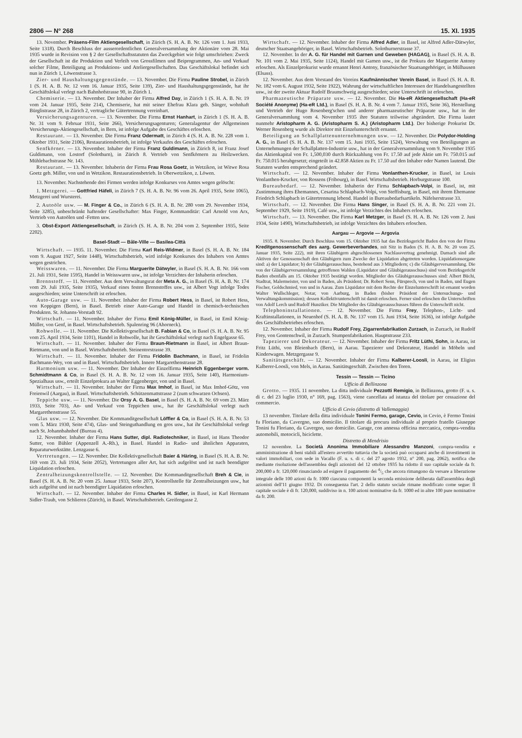2806 — N° 268 15. XI. 1935
13. November. Präsens-Film Aktiengesellschaft, in Zürich (S. H. A. B. Nr. 126 vom 1. Juni 1933, Seite 1318). Durch Beschluss der ausserordentlichen Generalversammlung der Aktionäre vom 28. Mai 1935 wurde in Revision von § 2 der Gesellschaftsstatuten das Zweckgebiet wie folgt umschrieben: Zweck der Gesellschaft ist die Produktion und Verleih von Grossfilmen und Beiprogrammen, An- und Verkauf solcher Filme, Beteiligung an Produktions- und Ateliergesellschaften. Das Geschäftslokal befindet sich nun in Zürich 1, Löwenstrasse 3.
Zier- und Haushaltungsgegenstände. — 13. November. Die Firma Pauline Strobel, in Zürich 1 (S. H. A. B. Nr. 12 vom 16. Januar 1935, Seite 139), Zier- und Haushaltungsgegenstände, hat ihr Geschäftslokal verlegt nach Bahnhofstrasse 90, in Zürich 1.
Chemiserie. — 13. November. Der Inhaber der Firma Alfred Day, in Zürich 1 (S. H. A. B. Nr. 19 vom 24. Januar 1935, Seite 214), Chemiserie, hat mit seiner Ehefrau Klara geb. Sänger, wohnhaft Bürglistrasse 28, in Zürich 2, vertragliche Gütertrennung vereinbart.
Versicherungsagenturen. — 13. November. Die Firma Ernst Hanhart, in Zürich 1 (S. H. A. B. Nr. 31 vom 9. Februar 1931, Seite 266), Versicherungsagenturen; Generalagentur der Allgemeinen Versicherungs-Aktiengesellschaft, in Bern, ist infolge Aufgabe des Geschäftes erloschen.
Restaurant. — 13. November. Die Firma Franz Odermatt, in Zürich 4 (S. H. A. B. Nr. 228 vom 1. Oktober 1931, Seite 2106), Restaurationsbetrieb, ist infolge Verkaufes des Geschäftes erloschen.
Senfkörner. — 13. November. Inhaber der Firma Franz Guldimann, in Zürich 8, ist Franz Josef Guldimann, von Lostorf (Solothurn), in Zürich 8. Vertrieb von Senfkörnern zu Heilzwecken. Mühlebachstrasse Nr. 143.
Restaurant. — 13. November. Inhaberin der Firma Frau Rosa Goetz, in Wetzikon, ist Witwe Rosa Goetz geb. Miller, von und in Wetzikon. Restaurationsbetrieb. In Oberwetzikon, z. Löwen.
13. November. Nachstehende drei Firmen werden infolge Konkurses von Amtes wegen gelöscht:
1. Metzgerei. — Gottfried Häfeli, in Zürich 7 (S. H. A. B. Nr. 96 vom 26. April 1935, Seite 1065), Metzgerei und Wursterei.
2. Autoöle usw. — M. Finger & Co., in Zürich 6 (S. H. A. B. Nr. 280 vom 29. November 1934, Seite 3285), unbeschränkt haftender Gesellschafter: Max Finger, Kommanditär: Carl Arnold von Arx, Vertrieb von Autoölen und -Fetten usw.
3. Obst-Export Aktiengesellschaft, in Zürich (S. H. A. B. Nr. 204 vom 2. September 1935, Seite 2202).
Basel-Stadt — Bâle-Ville — Basilea-Città
Wirtschaft. — 1935. 11. November. Die Firma Karl Reis-Widmer, in Basel (S. H. A. B. Nr. 184 vom 9. August 1927, Seite 1448), Wirtschaftsbetrieb, wird infolge Konkurses des Inhabers von Amtes wegen gestrichen.
Weisswaren. — 11. November. Die Firma Marguerite Dätwyler, in Basel (S. H. A. B. Nr. 166 vom 21. Juli 1931, Seite 1595), Handel in Weisswaren usw., ist infolge Verzichtes der Inhaberin erloschen.
Brennstoff. — 11. November. Aus dem Verwaltungsrat der Meta A. G., in Basel (S. H. A. B. Nr. 174 vom 29. Juli 1935, Seite 1935), Verkauf eines festen Brennstoffes usw., ist Albert Vogt infolge Todes ausgeschieden; seine Unterschrift ist erloschen.
Auto-Garage usw. — 11. November. Inhaber der Firma Robert Hess, in Basel, ist Robert Hess, von Koppigen (Bern), in Basel. Betrieb einer Auto-Garage und Handel in chemisch-technischen Produkten. St. Johanns-Vorstadt 92.
Wirtschaft. — 11. November. Inhaber der Firma Emil König-Müller, in Basel, ist Emil König-Müller, von Genf, in Basel. Wirtschaftsbetrieb. Spalenring 96 (Ahorneck).
Rohwolle. — 11. November. Die Kollektivgesellschaft B. Fabian & Co, in Basel (S. H. A. B. Nr. 95 vom 25. April 1934, Seite 1101), Handel in Rohwolle, hat ihr Geschäftslokal verlegt nach Engelgasse 65.
Wirtschaft. — 11. November. Inhaber der Firma Braun-Rietmann in Basel, ist Albert Braun-Rietmann, von und in Basel. Wirtschaftsbetrieb. Steinentorstrasse 39.
Wirtschaft. — 11. November. Inhaber der Firma Fridolin Bachmann, in Basel, ist Fridolin Bachmann-Wey, von und in Basel. Wirtschaftsbetrieb. Innere Margarethenstrasse 28.
Harmonium usw. — 11. November. Der Inhaber der Einzelfirma Heinrich Eggenberger vorm. Schmidtmann & Co, in Basel (S. H. A. B. Nr. 12 vom 16. Januar 1935, Seite 140), Harmonium-Spezialhaus usw., erteilt Einzelprokura an Walter Eggenberger, von und in Basel.
Wirtschaft. — 11. November. Inhaber der Firma Max Imhof, in Basel, ist Max Imhof-Götz, von Freienwil (Aargau), in Basel. Wirtschaftsbetrieb. Schützenmattstrasse 2 (zum schwarzen Ochsen).
Teppiche usw. — 11. November. Die Orsy A. G. Basel, in Basel (S. H. A. B. Nr. 69 vom 23. März 1933, Seite 703), An- und Verkauf von Teppichen usw., hat ihr Geschäftslokal verlegt nach Margarethenstrasse 55.
Glas usw. — 12. November. Die Kommanditgesellschaft Löffler & Co, in Basel (S. H. A. B. Nr. 53 vom 5. März 1930, Seite 474), Glas- und Steinguthandlung en gros usw., hat ihr Geschäftslokal verlegt nach St. Johannbahnhof (Bureau 4).
12. November. Inhaber der Firma Hans Sutter, dipl. Radiotechniker, in Basel, ist Hans Theodor Sutter, von Bühler (Appenzell A.-Rh.), in Basel. Handel in Radio- und ähnlichen Apparaten, Reparaturwerkstätte. Lenzgasse 6.
Vertretungen. — 12. November. Die Kollektivgesellschaft Baier & Häring, in Basel (S. H. A. B. Nr. 169 vom 23. Juli 1934, Seite 2052), Vertretungen aller Art, hat sich aufgelöst und ist nach beendigter Liquidation erloschen.
Zentralheizungskontrollstelle. — 12. November. Die Kommanditgesellschaft Breh & Cie, in Basel (S. H. A. B. Nr. 20 vom 25. Januar 1933, Seite 207), Kontrollstelle für Zentralheizungen usw., hat sich aufgelöst und ist nach beendigter Liquidation erloschen.
Wirtschaft. — 12. November. Inhaber der Firma Charles H. Sidler, in Basel, ist Karl Hermann Sidler-Traub, von Schlieren (Zürich), in Basel. Wirtschaftsbetrieb. Greifengasse 2.
Wirtschaft. — 12. November. Inhaber der Firma Alfred Adler, in Basel, ist Alfred Adler-Dätwyler, deutscher Staatsangehöriger, in Basel. Wirtschaftsbetrieb. Solothurnerstrasse 37.
12. November. In der A. G. für Handel mit Garnen und Geweben (HAGAG), in Basel (S. H. A. B. Nr. 101 vom 2. Mai 1935, Seite 1124), Handel mit Garnen usw., ist die Prokura der Marguerite Antony erloschen. Als Einzelprokurist wurde ernannt Henri Antony, französischer Staatsangehöriger, in Mülhausen (Elsass).
12. November. Aus dem Vorstand des Vereins Kaufmännischer Verein Basel, in Basel (S. H. A. B. Nr. 182 vom 6. August 1932, Seite 1922), Wahrung der wirtschaftlichen Interessen der Handelsangestellten usw., ist der zweite Aktuar Rudolf Braunschweig ausgeschieden; seine Unterschrift ist erloschen.
Pharmazeutische Präparate usw. — 12. November. Die Ha-eR Aktiengesellschaft (Ha-eR Société Anonyme) (Ha-eR Ltd.), in Basel (S. H. A. B. Nr. 4 vom 7. Januar 1935, Seite 36), Herstellung und Vertrieb der Hugo Rosenberg'schen und anderer pharmazeutischer Präparate usw., hat in der Generalversammlung vom 4. November 1935 ihre Statuten teilweise abgeändert. Die Firma lautet nunmehr Aristopharm A. G. (Aristopharm S. A.) (Aristopharm Ltd.). Der bisherige Prokurist Dr. Werner Rosenberg wurde als Direktor mit Einzelunterschrift ernannt.
Beteiligung an Schallplattenunternehmungen usw. — 12. November. Die Polydor-Holding A. G., in Basel (S. H. A. B. Nr. 137 vom 15. Juni 1935, Seite 1524), Verwaltung von Beteiligungen an Unternehmungen der Schallplatten-Industrie usw., hat in der Generalversammlung vom 9. November 1935 das Aktienkapital von Fr. 1,500,030 durch Rückzahlung von Fr. 17.50 auf jede Aktie um Fr. 750.015 auf Fr. 750.015 herabgesetzt; eingeteilt in 42.858 Aktien zu Fr. 17.50 auf den Inhaber oder Namen lautend. Die Statuten wurden entsprechend geändert.
Wirtschaft. — 12. November. Inhaber der Firma Vonlanthen-Krucker, in Basel, ist Louis Vonlanthen-Krucker, von Rossens (Fribourg), in Basel. Wirtschaftsbetrieb. Horburgstrasse 100.
Bureaubedarf. — 12. November. Inhaberin der Firma Schlapbach-Volpi, in Basel, ist, mit Zustimmung ihres Ehemannes, Cesarina Schlapbach-Volpi, von Steffisburg, in Basel, mit ihrem Ehemanne Friedrich Schlapbach in Gütertrennung lebend. Handel in Bureaubedarfsartikeln. Näfelserstrasse 33.
Wirtschaft. — 12. November. Die Firma Hans Singer, in Basel (S. H. A. B. Nr. 221 vom 21. September 1929, Seite 1919), Café usw., ist infolge Verzichtes des Inhabers erloschen.
Wirtschaft. — 13. November. Die Firma Karl Metzger, in Basel (S. H. A. B. Nr. 126 vom 2. Juni 1934, Seite 1490), Wirtschaftsbetrieb, ist infolge Verzichtes des Inhabers erloschen.
Aargau — Argovie — Argovia
1935. 8. November. Durch Beschluss vom 15. Oktober 1935 hat das Bezirksgericht Baden den von der Firma Kreditgenossenschaft des aarg. Gewerbeverbandes, mit Sitz in Baden (S. H. A. B. Nr. 20 vom 25. Januar 1935, Seite 222), mit ihren Gläubigern abgeschlossenen Nachlassvertrag genehmigt. Darnach sind alle Aktiven der Genossenschaft den Gläubigern zum Zwecke der Liquidation abgetreten worden. Liquidationsorgane sind: a) der Liquidator; b) der Gläubigerausschuss, bestehend aus 3 Mitgliedern; c) die Gläubigerversammlung. Die von der Gläubigerversammlung getroffenen Wahlen (Liquidator und Gläubigerausschuss) sind vom Bezirksgericht Baden ebenfalls am 15. Oktober 1935 bestätigt worden. Mitglieder des Gläubigerausschusses sind: Albert Büchi, Stadtrat, Malermeister, von und in Baden, als Präsident; Dr. Robert Senn, Fürsprech, von und in Baden, und Eugen Fischer, Goldschmied, von und in Aarau. Zum Liquidator mit dem Rechte der Einzelunterschrift ist ernannt worden Walter Wullschleger, Notar, von Aarburg, in Baden (bisher Präsident der Untersuchungs- und Verwaltungskommission); dessen Kollektivunterschrift ist damit erloschen. Ferner sind erloschen die Unterschriften von Adolf Lerch und Rudolf Hunziker. Die Mitglieder des Gläubigerausschusses führen die Unterschrift nicht.
Telephoninstallationen. — 12. November. Die Firma Frey, Telephon-, Licht- und Kraftinstallationen, in Neuenhof (S. H. A. B. Nr. 137 vom 15. Juni 1934, Seite 1636), ist infolge Aufgabe des Geschäftsbetriebes erloschen.
12. November. Inhaber der Firma Rudolf Frey, Zigarrenfabrikation Zurzach, in Zurzach, ist Rudolf Frey, von Gontenschwil, in Zurzach. Stumpenfabrikation. Hauptstrasse 233.
Tapezierer und Dekorateur. — 12. November. Inhaber der Firma Fritz Lüthi, Sohn, in Aarau, ist Fritz Lüthi, von Bleienbach (Bern), in Aarau. Tapezierer und Dekorateur, Handel in Möbeln und Kinderwagen. Metzgergasse 9.
Sanitätsgeschäft. — 12. November. Inhaber der Firma Kalberer-Loosli, in Aarau, ist Eligius Kalberer-Loosli, von Mels, in Aarau. Sanitätsgeschäft. Zwischen den Toren.
Tessin — Tessin — Ticino
Ufficio di Bellinzona
Grotto. — 1935. 11 novembre. La ditta individuale Pezzotti Remigio, in Bellinzona, grotto (F. u. s. di c. del 23 luglio 1930, n° 169, pag. 1563), viene cancellata ad istanza del titolare per cessazione del commercio.
Ufficio di Cevio (distretto di Vallemaggia)
13 novembre. Titolare della ditta individuale Tonini Fermo, garage, Cevio, in Cevio, è Fermo Tonini fu Floriano, da Cavergno, suo domicilio. Il titolare dà procura individuale al proprio fratello Giuseppe Tonini fu Floriano, da Cavergno, suo domicilio. Garage, con annessa officina meccanica, compra-vendita automobili, motocicli, biciclette.
Distretto di Mendrisio
12 novembre. La Società Anonima Immobiliare Alessandro Manzoni, compra-vendita e amministrazione di beni stabili all'estero avvertito tuttavia che la società può occuparsi anche di investimenti in valori immobiliari, con sede in Vacallo (F. u. s. di c. del 27 agosto 1932, n° 200, pag. 2062), notifica che mediante risoluzione dell'assemblea degli azionisti del 12 ottobre 1935 ha ridotto il suo capitale sociale da fr. 200,000 a fr. 120,000 rinunciando ad esigere il pagamento dei 4/5 che ancora rimangono da versare a liberazione integrale delle 100 azioni da fr. 1000 ciascuna componenti la seconda emissione deliberata dall'assemblea degli azionisti dell'11 giugno 1932. Di conseguenza l'art. 2 dello statuto sociale rimane modificato come segue: Il capitale sociale è di fr. 120,000, suddiviso in n. 100 azioni nominative da fr. 1000 ed in altre 100 pure nominative da fr. 200.